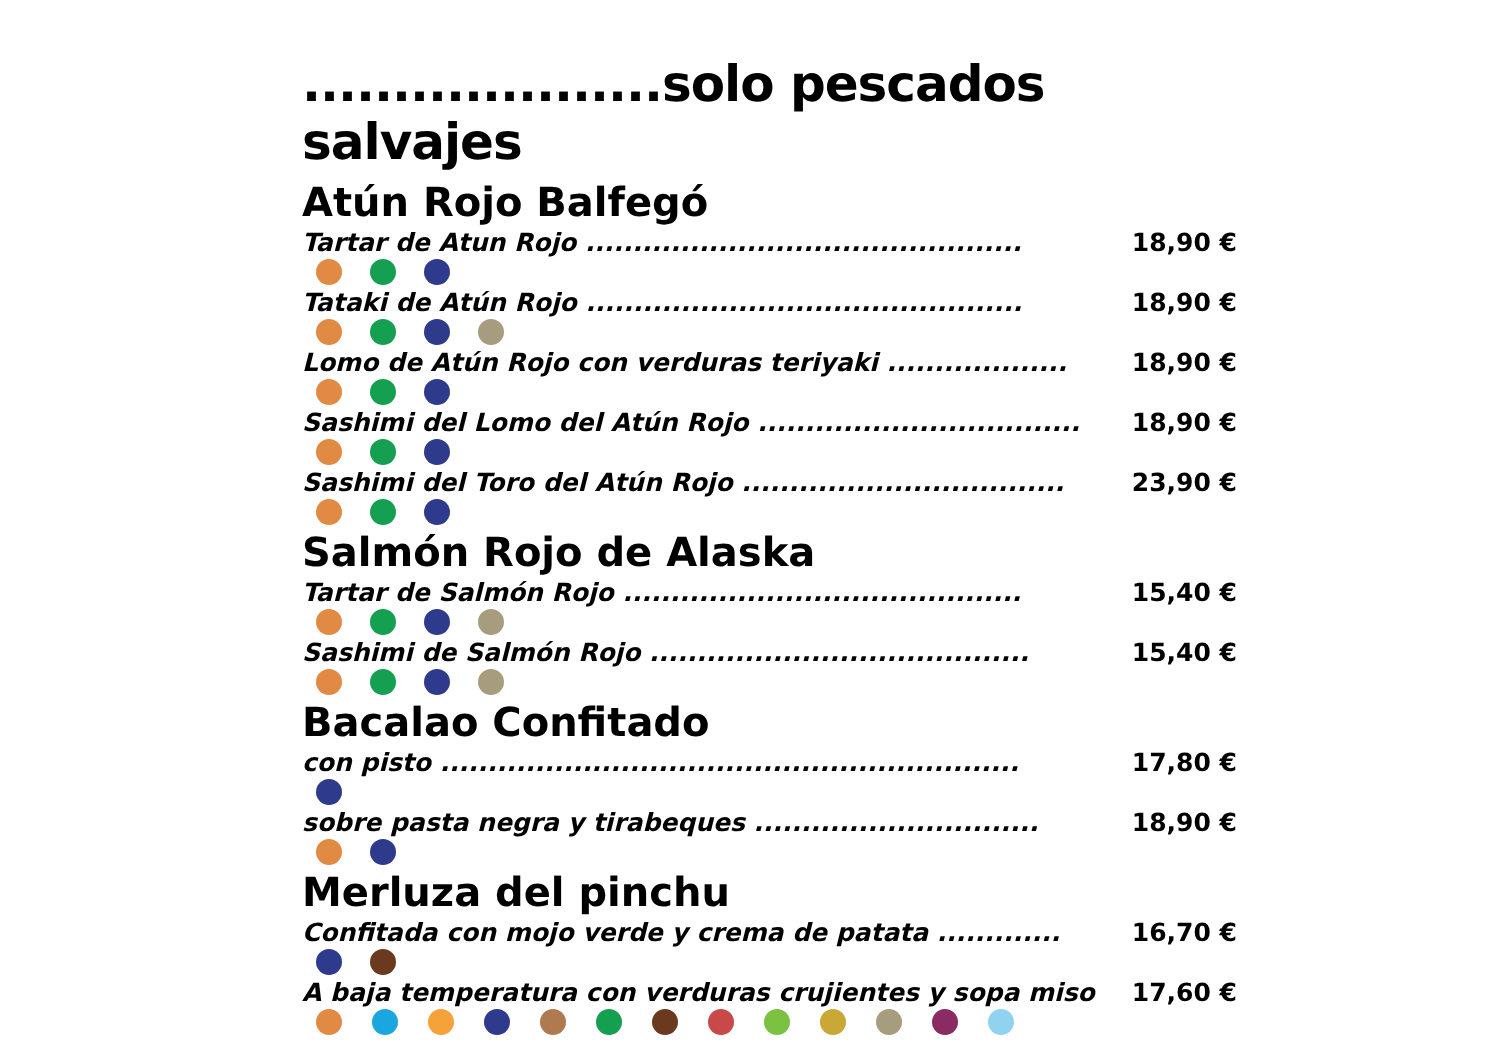....................solo pescados salvajes
Atún Rojo Balfegó
Tartar de Atun Rojo .............................................. 18,90 €
Tataki de Atún Rojo .............................................. 18,90 €
Lomo de Atún Rojo con verduras teriyaki ................... 18,90 €
Sashimi del Lomo del Atún Rojo .................................. 18,90 €
Sashimi del Toro del Atún Rojo .................................. 23,90 €
Salmón Rojo de Alaska
Tartar de Salmón Rojo .......................................... 15,40 €
Sashimi de Salmón Rojo ........................................ 15,40 €
Bacalao Confitado
con pisto ............................................................. 17,80 €
sobre pasta negra y tirabeques .............................. 18,90 €
Merluza del pinchu
Confitada con mojo verde y crema de patata ............. 16,70 €
A baja temperatura con verduras crujientes y sopa miso 17,60 €